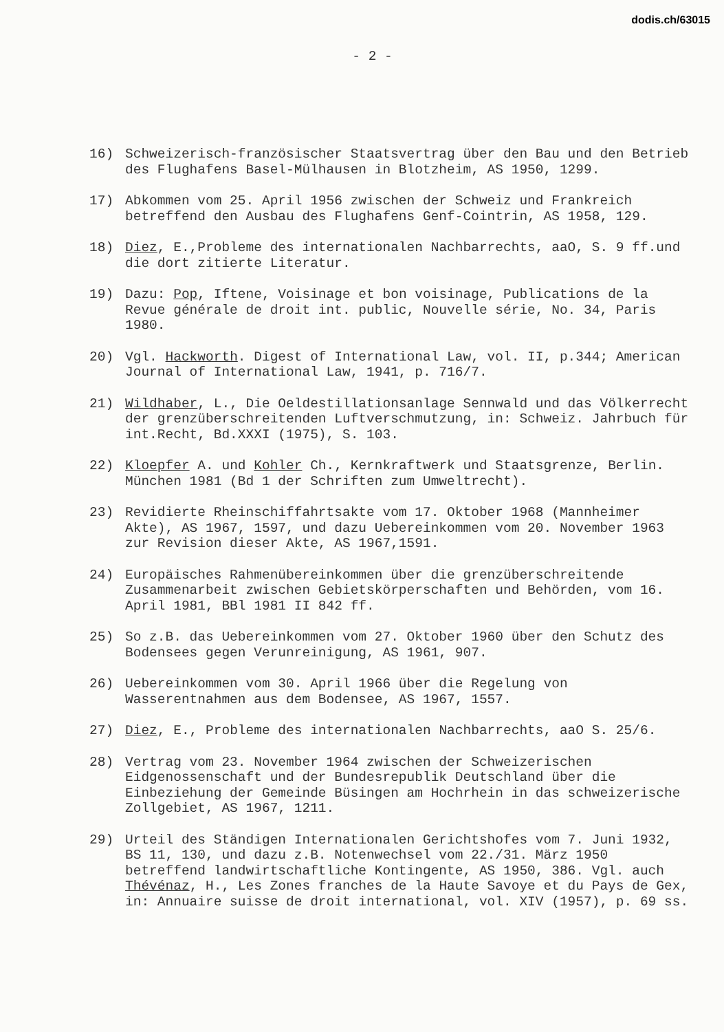dodis.ch/63015
- 2 -
16) Schweizerisch-französischer Staatsvertrag über den Bau und den Betrieb des Flughafens Basel-Mülhausen in Blotzheim, AS 1950, 1299.
17) Abkommen vom 25. April 1956 zwischen der Schweiz und Frankreich betreffend den Ausbau des Flughafens Genf-Cointrin, AS 1958, 129.
18) Diez, E.,Probleme des internationalen Nachbarrechts, aaO, S. 9 ff.und die dort zitierte Literatur.
19) Dazu: Pop, Iftene, Voisinage et bon voisinage, Publications de la Revue générale de droit int. public, Nouvelle série, No. 34, Paris 1980.
20) Vgl. Hackworth. Digest of International Law, vol. II, p.344; American Journal of International Law, 1941, p. 716/7.
21) Wildhaber, L., Die Oeldestillationsanlage Sennwald und das Völkerrecht der grenzüberschreitenden Luftverschmutzung, in: Schweiz. Jahrbuch für int.Recht, Bd.XXXI (1975), S. 103.
22) Kloepfer A. und Kohler Ch., Kernkraftwerk und Staatsgrenze, Berlin. München 1981 (Bd 1 der Schriften zum Umweltrecht).
23) Revidierte Rheinschiffahrtsakte vom 17. Oktober 1968 (Mannheimer Akte), AS 1967, 1597, und dazu Uebereinkommen vom 20. November 1963 zur Revision dieser Akte, AS 1967,1591.
24) Europäisches Rahmenübereinkommen über die grenzüberschreitende Zusammenarbeit zwischen Gebietskörperschaften und Behörden, vom 16. April 1981, BBl 1981 II 842 ff.
25) So z.B. das Uebereinkommen vom 27. Oktober 1960 über den Schutz des Bodensees gegen Verunreinigung, AS 1961, 907.
26) Uebereinkommen vom 30. April 1966 über die Regelung von Wasserentnahmen aus dem Bodensee, AS 1967, 1557.
27) Diez, E., Probleme des internationalen Nachbarrechts, aaO S. 25/6.
28) Vertrag vom 23. November 1964 zwischen der Schweizerischen Eidgenossenschaft und der Bundesrepublik Deutschland über die Einbeziehung der Gemeinde Büsingen am Hochrhein in das schweizerische Zollgebiet, AS 1967, 1211.
29) Urteil des Ständigen Internationalen Gerichtshofes vom 7. Juni 1932, BS 11, 130, und dazu z.B. Notenwechsel vom 22./31. März 1950 betreffend landwirtschaftliche Kontingente, AS 1950, 386. Vgl. auch Thévénaz, H., Les Zones franches de la Haute Savoye et du Pays de Gex, in: Annuaire suisse de droit international, vol. XIV (1957), p. 69 ss.